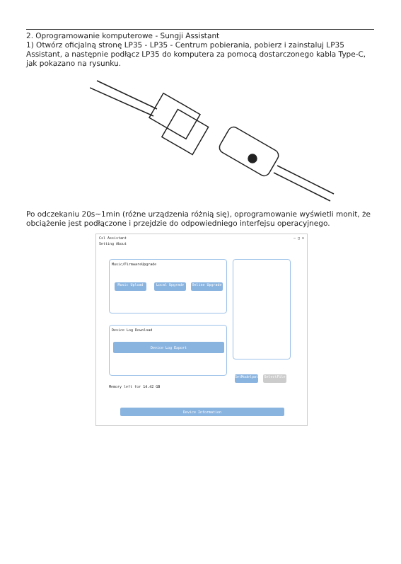2. Oprogramowanie komputerowe - Sungji Assistant
1) Otwórz oficjalną stronę LP35 - LP35 - Centrum pobierania, pobierz i zainstaluj LP35 Assistant, a następnie podłącz LP35 do komputera za pomocą dostarczonego kabla Type-C, jak pokazano na rysunku.
Po odczekaniu 20s~1min (różne urządzenia różnią się), oprogramowanie wyświetli monit, że obciążenie jest podłączone i przejdzie do odpowiedniego interfejsu operacyjnego.
Csl Assistant — □ ✕
Setting About
Music/FirmwareUpgrade
Music Upload Local Upgrade Online Upgrade
Device Log Download
Device Log Export
SetModelpath
SelectFile
Memory left for 14.42 GB
Device Information